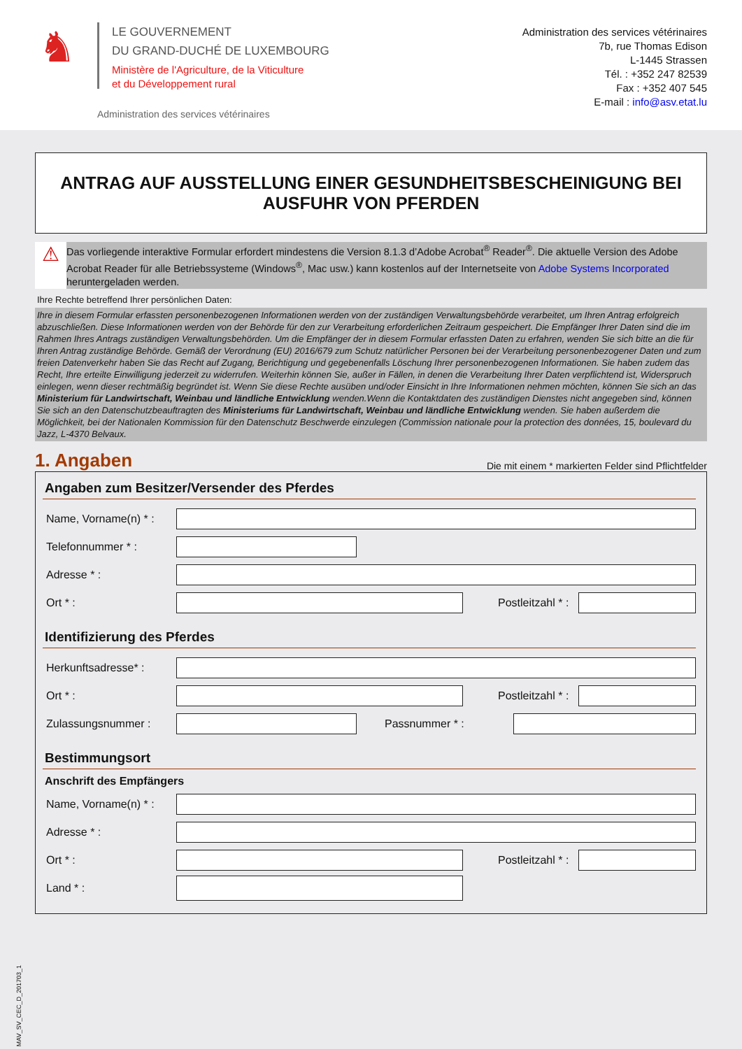♞
LE GOUVERNEMENT
DU GRAND-DUCHÉ DE LUXEMBOURG
Ministère de l'Agriculture, de la Viticulture
et du Développement rural
Administration des services vétérinaires
Administration des services vétérinaires
7b, rue Thomas Edison
L-1445 Strassen
Tél. : +352 247 82539
Fax : +352 407 545
E-mail : info@asv.etat.lu
ANTRAG AUF AUSSTELLUNG EINER GESUNDHEITSBESCHEINIGUNG BEI AUSFUHR VON PFERDEN
⚠
Das vorliegende interaktive Formular erfordert mindestens die Version 8.1.3 d’Adobe Acrobat<sup>®</sup> Reader<sup>®</sup>. Die aktuelle Version des Adobe Acrobat Reader für alle Betriebssysteme (Windows<sup>®</sup>, Mac usw.) kann kostenlos auf der Internetseite von Adobe Systems Incorporated heruntergeladen werden.
Ihre Rechte betreffend Ihrer persönlichen Daten:
Ihre in diesem Formular erfassten personenbezogenen Informationen werden von der zuständigen Verwaltungsbehörde verarbeitet, um Ihren Antrag erfolgreich abzuschließen. Diese Informationen werden von der Behörde für den zur Verarbeitung erforderlichen Zeitraum gespeichert. Die Empfänger Ihrer Daten sind die im Rahmen Ihres Antrags zuständigen Verwaltungsbehörden. Um die Empfänger der in diesem Formular erfassten Daten zu erfahren, wenden Sie sich bitte an die für Ihren Antrag zuständige Behörde. Gemäß der Verordnung (EU) 2016/679 zum Schutz natürlicher Personen bei der Verarbeitung personenbezogener Daten und zum freien Datenverkehr haben Sie das Recht auf Zugang, Berichtigung und gegebenenfalls Löschung Ihrer personenbezogenen Informationen. Sie haben zudem das Recht, Ihre erteilte Einwilligung jederzeit zu widerrufen. Weiterhin können Sie, außer in Fällen, in denen die Verarbeitung Ihrer Daten verpflichtend ist, Widerspruch einlegen, wenn dieser rechtmäßig begründet ist. Wenn Sie diese Rechte ausüben und/oder Einsicht in Ihre Informationen nehmen möchten, können Sie sich an das Ministerium für Landwirtschaft, Weinbau und ländliche Entwicklung wenden.Wenn die Kontaktdaten des zuständigen Dienstes nicht angegeben sind, können Sie sich an den Datenschutzbeauftragten des Ministeriums für Landwirtschaft, Weinbau und ländliche Entwicklung wenden. Sie haben außerdem die Möglichkeit, bei der Nationalen Kommission für den Datenschutz Beschwerde einzulegen (Commission nationale pour la protection des données, 15, boulevard du Jazz, L-4370 Belvaux.
1. Angaben Die mit einem * markierten Felder sind Pflichtfelder
Angaben zum Besitzer/Versender des Pferdes
Name, Vorname(n) * :
Telefonnummer * :
Adresse * :
Ort * : Postleitzahl * :
Identifizierung des Pferdes
Herkunftsadresse* :
Ort * : Postleitzahl * :
Zulassungsnummer : Passnummer * :
Bestimmungsort
Anschrift des Empfängers
Name, Vorname(n) * :
Adresse * :
Ort * : Postleitzahl * :
Land * :
MAV_SV_CEC_D_201703_1